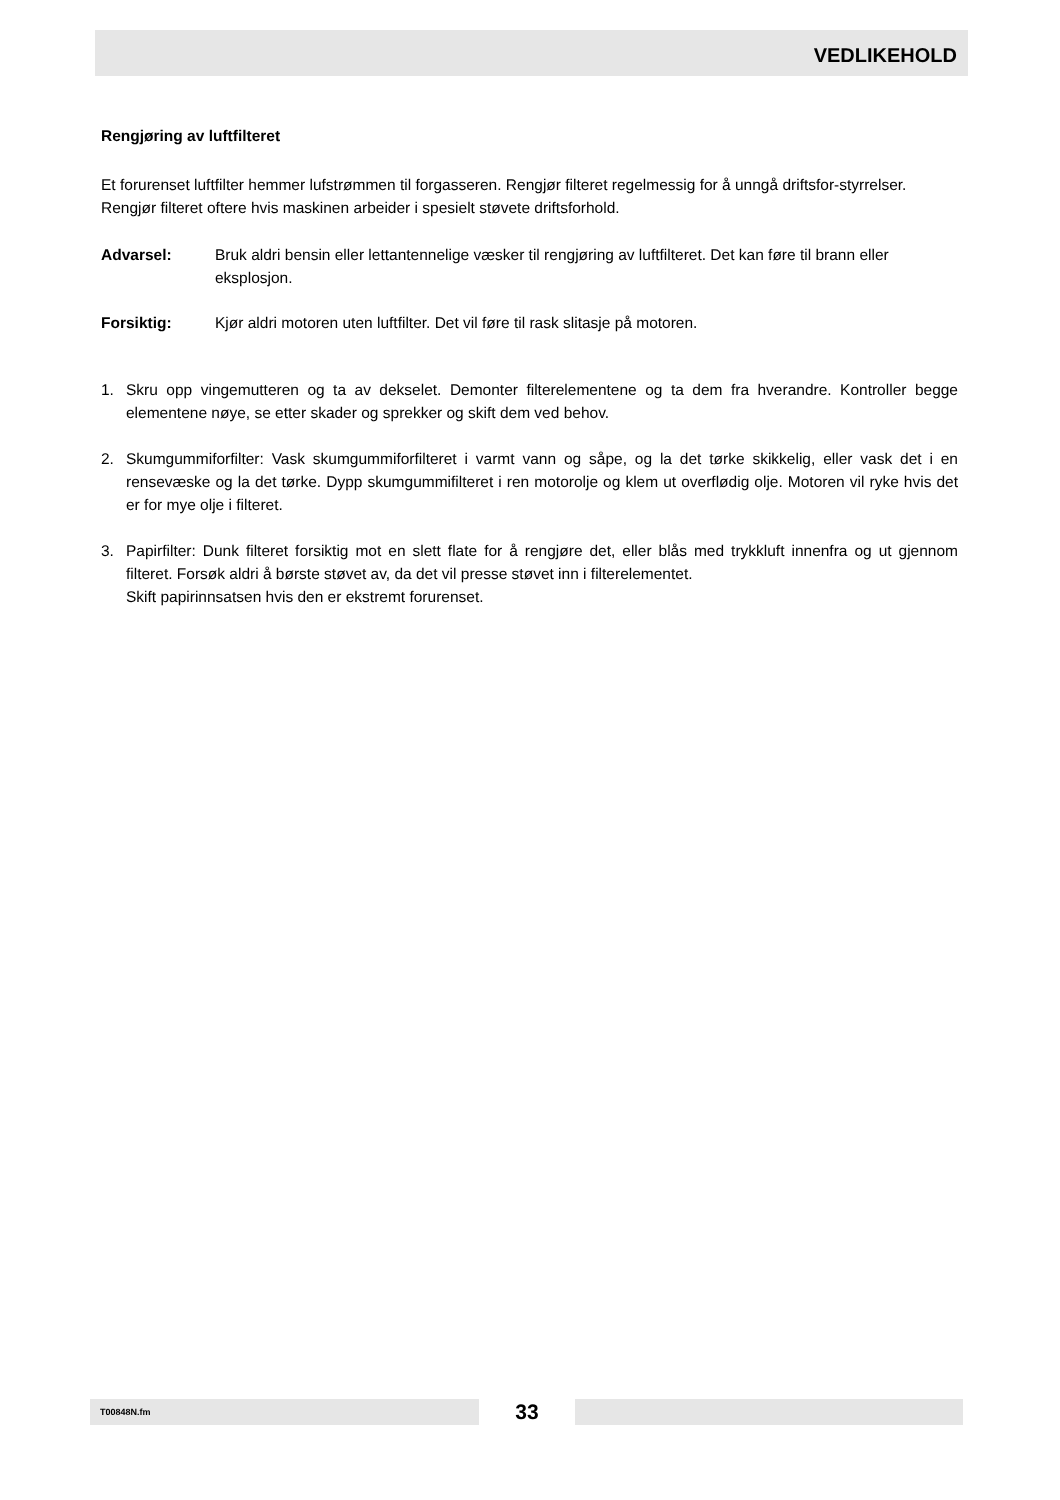VEDLIKEHOLD
Rengjøring av luftfilteret
Et forurenset luftfilter hemmer lufstrømmen til forgasseren. Rengjør filteret regelmessig for å unngå driftsfor-styrrelser. Rengjør filteret oftere hvis maskinen arbeider i spesielt støvete driftsforhold.
Advarsel: Bruk aldri bensin eller lettantennelige væsker til rengjøring av luftfilteret. Det kan føre til brann eller eksplosjon.
Forsiktig: Kjør aldri motoren uten luftfilter. Det vil føre til rask slitasje på motoren.
1. Skru opp vingemutteren og ta av dekselet. Demonter filterelementene og ta dem fra hverandre. Kontroller begge elementene nøye, se etter skader og sprekker og skift dem ved behov.
2. Skumgummiforfilter: Vask skumgummiforfilteret i varmt vann og såpe, og la det tørke skikkelig, eller vask det i en rensevæske og la det tørke. Dypp skumgummifilteret i ren motorolje og klem ut overflødig olje. Motoren vil ryke hvis det er for mye olje i filteret.
3. Papirfilter: Dunk filteret forsiktig mot en slett flate for å rengjøre det, eller blås med trykkluft innenfra og ut gjennom filteret. Forsøk aldri å børste støvet av, da det vil presse støvet inn i filterelementet.
Skift papirinnsatsen hvis den er ekstremt forurenset.
T00848N.fm 33